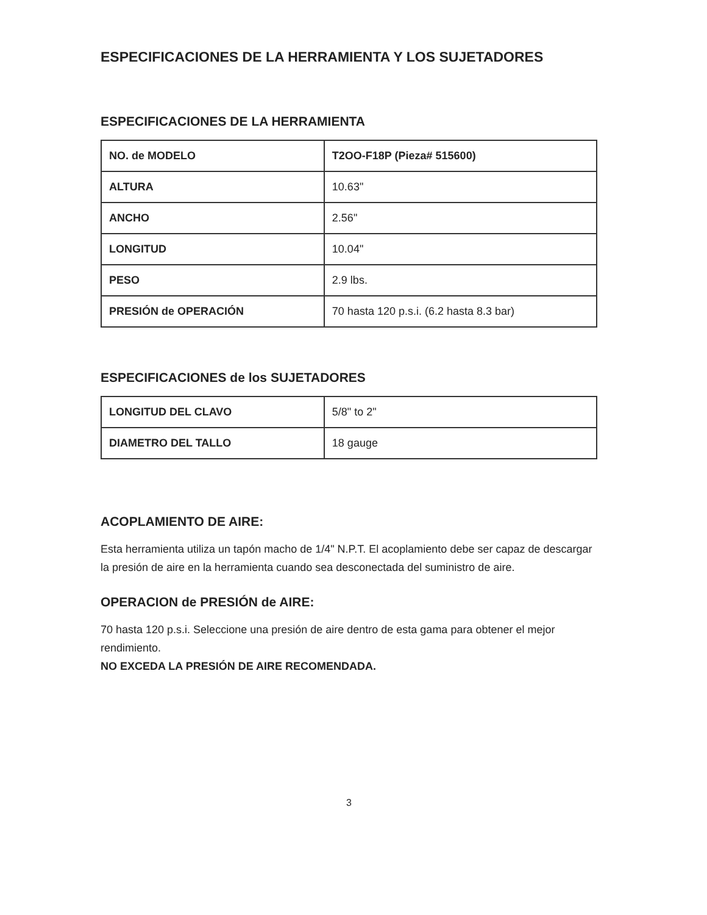ESPECIFICACIONES DE LA HERRAMIENTA Y LOS SUJETADORES
ESPECIFICACIONES DE LA HERRAMIENTA
| NO. de MODELO | T2OO-F18P (Pieza# 515600) |
| ALTURA | 10.63" |
| ANCHO | 2.56" |
| LONGITUD | 10.04" |
| PESO | 2.9 lbs. |
| PRESIÓN de OPERACIÓN | 70 hasta 120 p.s.i. (6.2 hasta 8.3 bar) |
ESPECIFICACIONES de los SUJETADORES
| LONGITUD DEL CLAVO | 5/8" to 2" |
| DIAMETRO DEL TALLO | 18 gauge |
ACOPLAMIENTO DE AIRE:
Esta herramienta utiliza un tapón macho de 1/4" N.P.T. El acoplamiento debe ser capaz de descargar la presión de aire en la herramienta cuando sea desconectada del suministro de aire.
OPERACION de PRESIÓN de AIRE:
70 hasta 120 p.s.i. Seleccione una presión de aire dentro de esta gama para obtener el mejor rendimiento.
NO EXCEDA LA PRESIÓN DE AIRE RECOMENDADA.
3